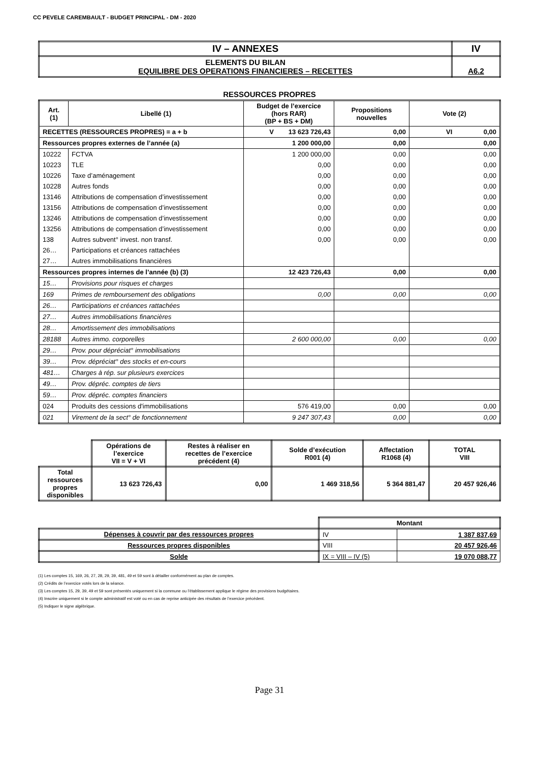CC PEVELE CAREMBAULT - BUDGET PRINCIPAL - DM - 2020
| IV – ANNEXES | IV |
| ELEMENTS DU BILAN EQUILIBRE DES OPERATIONS FINANCIERES – RECETTES | A6.2 |
RESSOURCES PROPRES
| Art. (1) | Libellé (1) | Budget de l’exercice (hors RAR) (BP + BS + DM) | Propositions nouvelles | Vote (2) |
| RECETTES (RESSOURCES PROPRES) = a + b | | V 13 623 726,43 | 0,00 | VI 0,00 |
| Ressources propres externes de l’année (a) | | 1 200 000,00 | 0,00 | 0,00 |
| 10222 | FCTVA | 1 200 000,00 | 0,00 | 0,00 |
| 10223 | TLE | 0,00 | 0,00 | 0,00 |
| 10226 | Taxe d’aménagement | 0,00 | 0,00 | 0,00 |
| 10228 | Autres fonds | 0,00 | 0,00 | 0,00 |
| 13146 | Attributions de compensation d’investissement | 0,00 | 0,00 | 0,00 |
| 13156 | Attributions de compensation d’investissement | 0,00 | 0,00 | 0,00 |
| 13246 | Attributions de compensation d’investissement | 0,00 | 0,00 | 0,00 |
| 13256 | Attributions de compensation d’investissement | 0,00 | 0,00 | 0,00 |
| 138 | Autres subvent° invest. non transf. | 0,00 | 0,00 | 0,00 |
| 26… | Participations et créances rattachées | | | |
| 27… | Autres immobilisations financières | | | |
| Ressources propres internes de l’année (b) (3) | | 12 423 726,43 | 0,00 | 0,00 |
| 15… | Provisions pour risques et charges | | | |
| 169 | Primes de remboursement des obligations | 0,00 | 0,00 | 0,00 |
| 26… | Participations et créances rattachées | | | |
| 27… | Autres immobilisations financières | | | |
| 28… | Amortissement des immobilisations | | | |
| 28188 | Autres immo. corporelles | 2 600 000,00 | 0,00 | 0,00 |
| 29… | Prov. pour dépréciat° immobilisations | | | |
| 39… | Prov. dépréciat° des stocks et en-cours | | | |
| 481… | Charges à rép. sur plusieurs exercices | | | |
| 49… | Prov. dépréc. comptes de tiers | | | |
| 59… | Prov. dépréc. comptes financiers | | | |
| 024 | Produits des cessions d'immobilisations | 576 419,00 | 0,00 | 0,00 |
| 021 | Virement de la sect° de fonctionnement | 9 247 307,43 | 0,00 | 0,00 |
| | Opérations de l’exercice VII = V + VI | Restes à réaliser en recettes de l’exercice précédent (4) | Solde d’exécution R001 (4) | Affectation R1068 (4) | TOTAL VIII |
| Total ressources propres disponibles | 13 623 726,43 | 0,00 | 1 469 318,56 | 5 364 881,47 | 20 457 926,46 |
| | Montant | |
| Dépenses à couvrir par des ressources propres | IV | 1 387 837,69 |
| Ressources propres disponibles | VIII | 20 457 926,46 |
| Solde | IX = VIII – IV (5) | 19 070 088,77 |
(1) Les comptes 15, 169, 26, 27, 28, 29, 39, 481, 49 et 59 sont à détailler conformément au plan de comptes.
(2) Crédits de l’exercice votés lors de la séance.
(3) Les comptes 15, 29, 39, 49 et 59 sont présentés uniquement si la commune ou l’établissement applique le régime des provisions budgétaires.
(4) Inscrire uniquement si le compte administratif est voté ou en cas de reprise anticipée des résultats de l’exercice précédent.
(5) Indiquer le signe algébrique.
Page 31